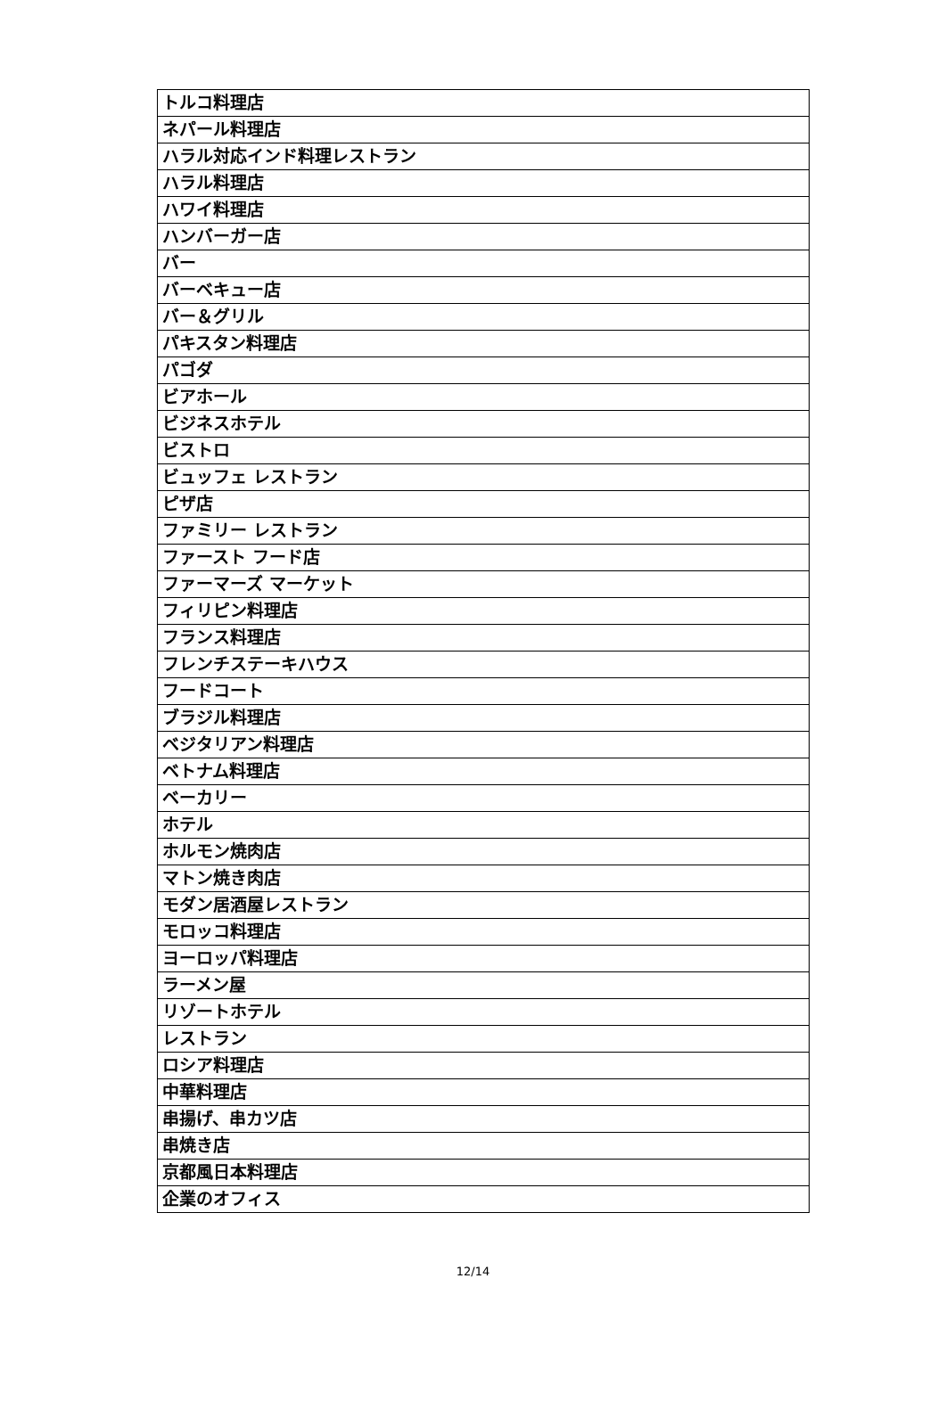| トルコ料理店 |
| ネパール料理店 |
| ハラル対応インド料理レストラン |
| ハラル料理店 |
| ハワイ料理店 |
| ハンバーガー店 |
| バー |
| バーベキュー店 |
| バー＆グリル |
| パキスタン料理店 |
| パゴダ |
| ビアホール |
| ビジネスホテル |
| ビストロ |
| ビュッフェ レストラン |
| ピザ店 |
| ファミリー レストラン |
| ファースト フード店 |
| ファーマーズ マーケット |
| フィリピン料理店 |
| フランス料理店 |
| フレンチステーキハウス |
| フードコート |
| ブラジル料理店 |
| ベジタリアン料理店 |
| ベトナム料理店 |
| ベーカリー |
| ホテル |
| ホルモン焼肉店 |
| マトン焼き肉店 |
| モダン居酒屋レストラン |
| モロッコ料理店 |
| ヨーロッパ料理店 |
| ラーメン屋 |
| リゾートホテル |
| レストラン |
| ロシア料理店 |
| 中華料理店 |
| 串揚げ、串カツ店 |
| 串焼き店 |
| 京都風日本料理店 |
| 企業のオフィス |
12/14